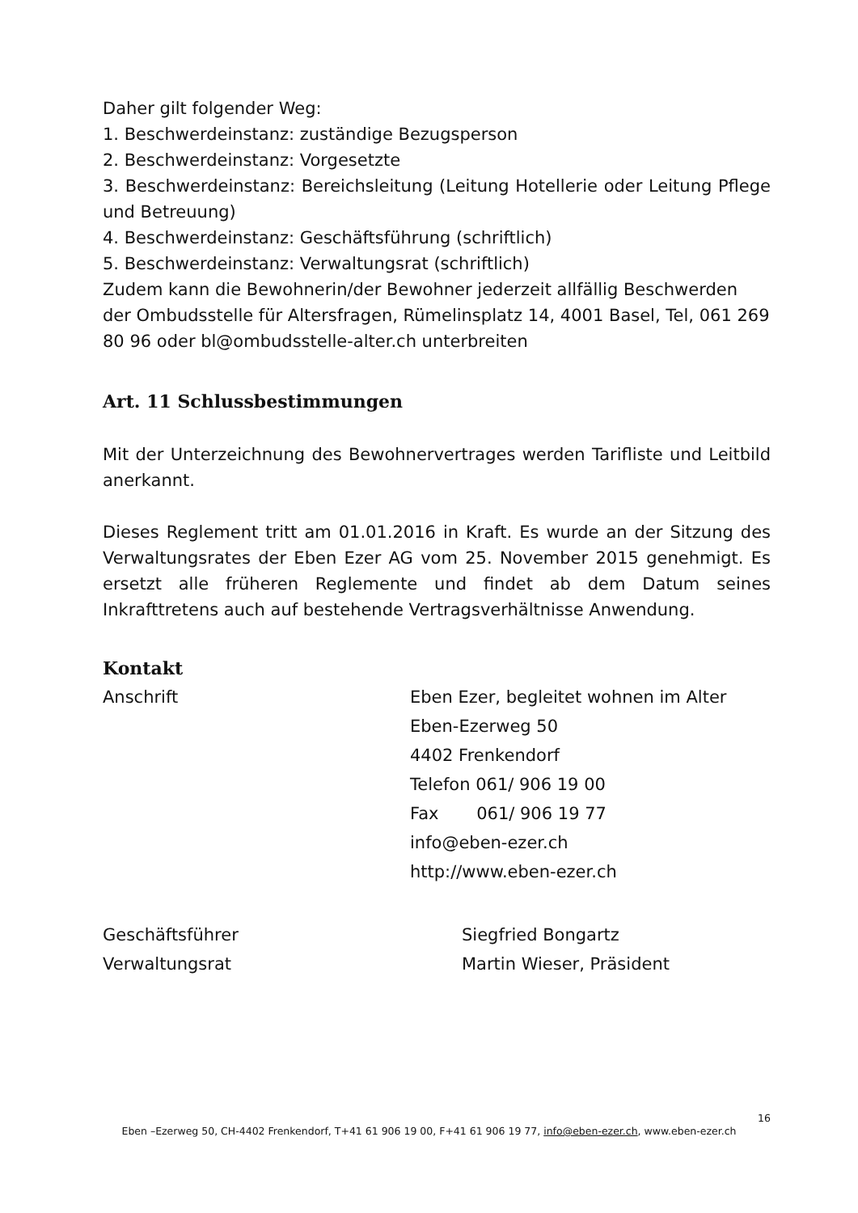Daher gilt folgender Weg:
1. Beschwerdeinstanz: zuständige Bezugsperson
2. Beschwerdeinstanz: Vorgesetzte
3. Beschwerdeinstanz: Bereichsleitung (Leitung Hotellerie oder Leitung Pflege und Betreuung)
4. Beschwerdeinstanz: Geschäftsführung (schriftlich)
5. Beschwerdeinstanz: Verwaltungsrat (schriftlich)
Zudem kann die Bewohnerin/der Bewohner jederzeit allfällig Beschwerden der Ombudsstelle für Altersfragen, Rümelinsplatz 14, 4001 Basel, Tel, 061 269 80 96 oder bl@ombudsstelle-alter.ch unterbreiten
Art. 11 Schlussbestimmungen
Mit der Unterzeichnung des Bewohnervertrages werden Tarifliste und Leitbild anerkannt.
Dieses Reglement tritt am 01.01.2016 in Kraft. Es wurde an der Sitzung des Verwaltungsrates der Eben Ezer AG vom 25. November 2015 genehmigt. Es ersetzt alle früheren Reglemente und findet ab dem Datum seines Inkrafttretens auch auf bestehende Vertragsverhältnisse Anwendung.
Kontakt
Anschrift Eben Ezer, begleitet wohnen im Alter
Eben-Ezerweg 50
4402 Frenkendorf
Telefon 061/ 906 19 00
Fax 061/ 906 19 77
info@eben-ezer.ch
http://www.eben-ezer.ch
Geschäftsführer Siegfried Bongartz
Verwaltungsrat Martin Wieser, Präsident
16
Eben –Ezerweg 50, CH-4402 Frenkendorf, T+41 61 906 19 00, F+41 61 906 19 77, info@eben-ezer.ch, www.eben-ezer.ch